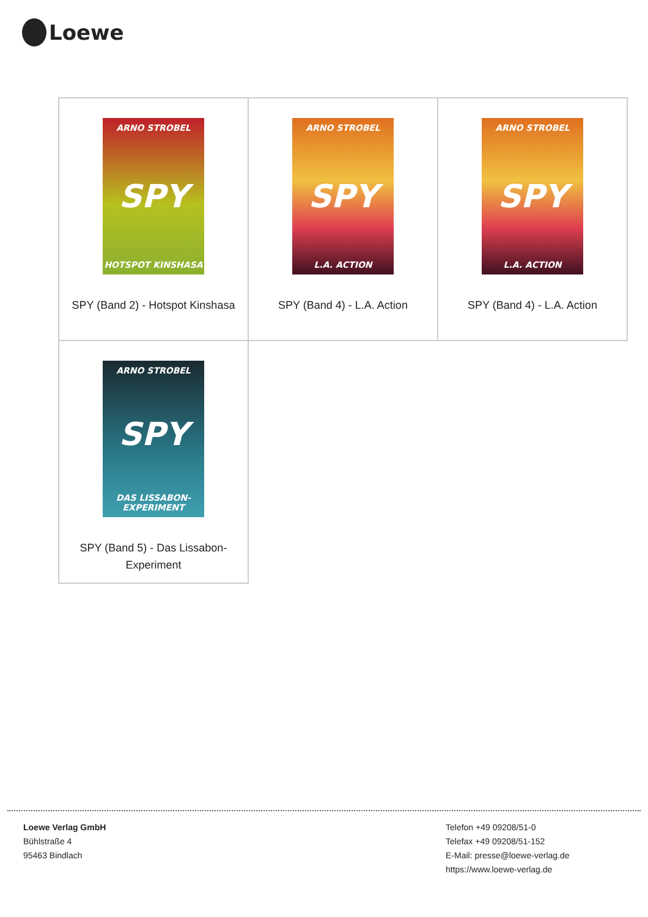Loewe
| ARNO STROBEL SPY HOTSPOT KINSHASA SPY (Band 2) - Hotspot Kinshasa | ARNO STROBEL SPY L.A. ACTION SPY (Band 4) - L.A. Action | ARNO STROBEL SPY L.A. ACTION SPY (Band 4) - L.A. Action |
| ARNO STROBEL SPY DAS LISSABON-EXPERIMENT SPY (Band 5) - Das Lissabon-Experiment | | |
Loewe Verlag GmbH
Bühlstraße 4
95463 Bindlach
Telefon +49 09208/51-0
Telefax +49 09208/51-152
E-Mail: presse@loewe-verlag.de
https://www.loewe-verlag.de